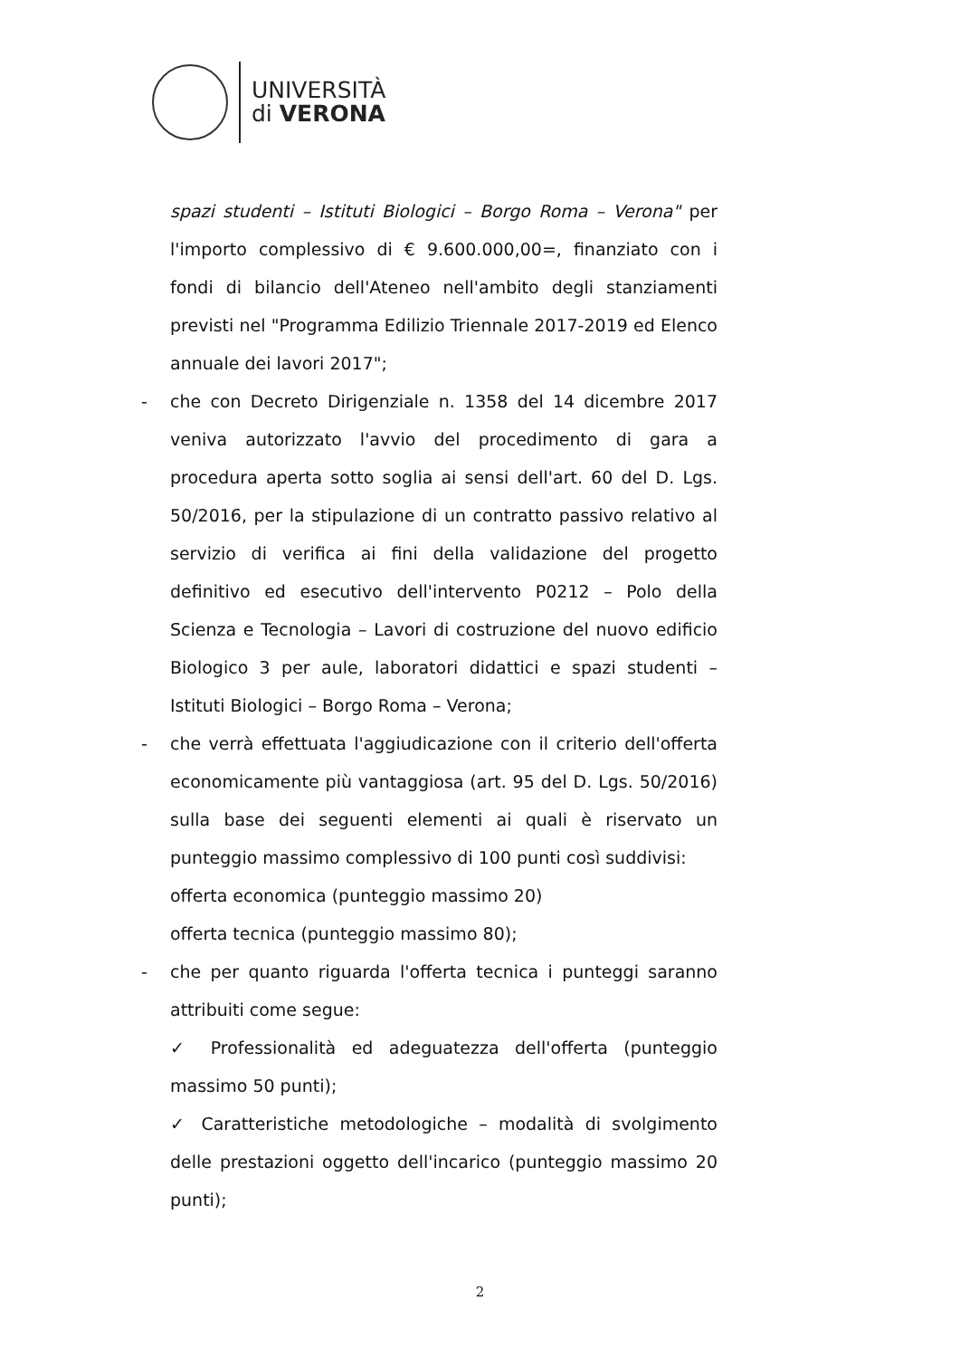UNIVERSITÀ
di VERONA
spazi studenti – Istituti Biologici – Borgo Roma – Verona" per l'importo complessivo di € 9.600.000,00=, finanziato con i fondi di bilancio dell'Ateneo nell'ambito degli stanziamenti previsti nel "Programma Edilizio Triennale 2017-2019 ed Elenco annuale dei lavori 2017";
- che con Decreto Dirigenziale n. 1358 del 14 dicembre 2017 veniva autorizzato l'avvio del procedimento di gara a procedura aperta sotto soglia ai sensi dell'art. 60 del D. Lgs. 50/2016, per la stipulazione di un contratto passivo relativo al servizio di verifica ai fini della validazione del progetto definitivo ed esecutivo dell'intervento P0212 – Polo della Scienza e Tecnologia – Lavori di costruzione del nuovo edificio Biologico 3 per aule, laboratori didattici e spazi studenti – Istituti Biologici – Borgo Roma – Verona;
- che verrà effettuata l'aggiudicazione con il criterio dell'offerta economicamente più vantaggiosa (art. 95 del D. Lgs. 50/2016) sulla base dei seguenti elementi ai quali è riservato un punteggio massimo complessivo di 100 punti così suddivisi:
offerta economica (punteggio massimo 20)
offerta tecnica (punteggio massimo 80);
- che per quanto riguarda l'offerta tecnica i punteggi saranno attribuiti come segue:
✓ Professionalità ed adeguatezza dell'offerta (punteggio massimo 50 punti);
✓ Caratteristiche metodologiche – modalità di svolgimento delle prestazioni oggetto dell'incarico (punteggio massimo 20 punti);
2